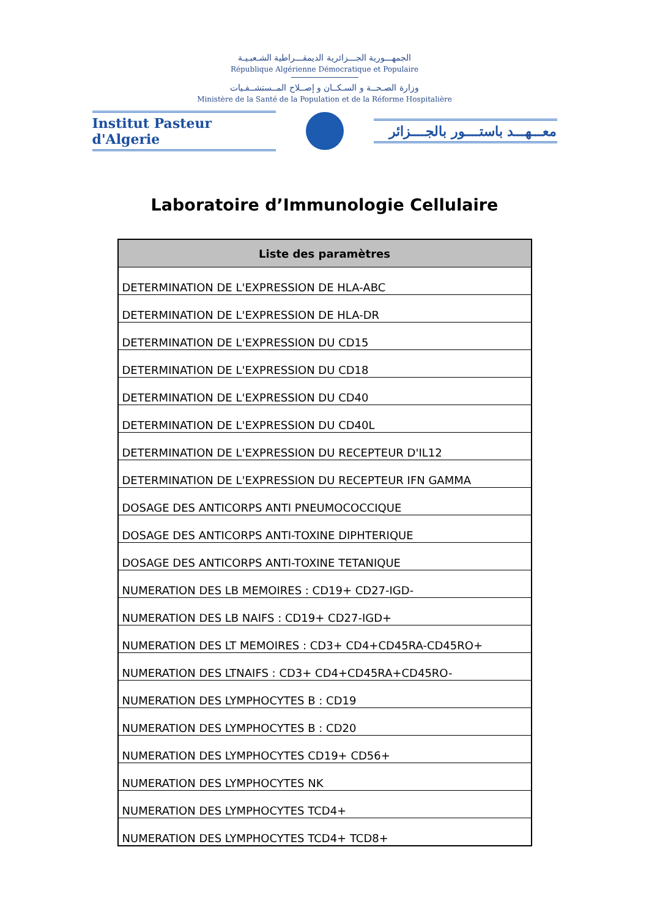الجمهـــورية الجـــزائرية الديمقـــراطية الشـعبـيـة
République Algérienne Démocratique et Populaire
وزارة الصـحــة و السـكــان و إصــلاح المــستشــفـيات
Ministère de la Santé de la Population et de la Réforme Hospitalière
Institut Pasteur d'Algerie
معـــهـــد باستــــور بالجــــزائر
Laboratoire d’Immunologie Cellulaire
| Liste des paramètres |
| --- |
| DETERMINATION DE L'EXPRESSION DE HLA-ABC |
| DETERMINATION DE L'EXPRESSION DE HLA-DR |
| DETERMINATION DE L'EXPRESSION DU CD15 |
| DETERMINATION DE L'EXPRESSION DU CD18 |
| DETERMINATION DE L'EXPRESSION DU CD40 |
| DETERMINATION DE L'EXPRESSION DU CD40L |
| DETERMINATION DE L'EXPRESSION DU RECEPTEUR D'IL12 |
| DETERMINATION DE L'EXPRESSION DU RECEPTEUR IFN GAMMA |
| DOSAGE DES ANTICORPS ANTI PNEUMOCOCCIQUE |
| DOSAGE DES ANTICORPS ANTI-TOXINE DIPHTERIQUE |
| DOSAGE DES ANTICORPS ANTI-TOXINE TETANIQUE |
| NUMERATION DES LB MEMOIRES : CD19+ CD27-IGD- |
| NUMERATION DES LB NAIFS : CD19+ CD27-IGD+ |
| NUMERATION DES LT MEMOIRES : CD3+ CD4+CD45RA-CD45RO+ |
| NUMERATION DES LTNAIFS : CD3+ CD4+CD45RA+CD45RO- |
| NUMERATION DES LYMPHOCYTES B : CD19 |
| NUMERATION DES LYMPHOCYTES B : CD20 |
| NUMERATION DES LYMPHOCYTES CD19+ CD56+ |
| NUMERATION DES LYMPHOCYTES NK |
| NUMERATION DES LYMPHOCYTES TCD4+ |
| NUMERATION DES LYMPHOCYTES TCD4+ TCD8+ |